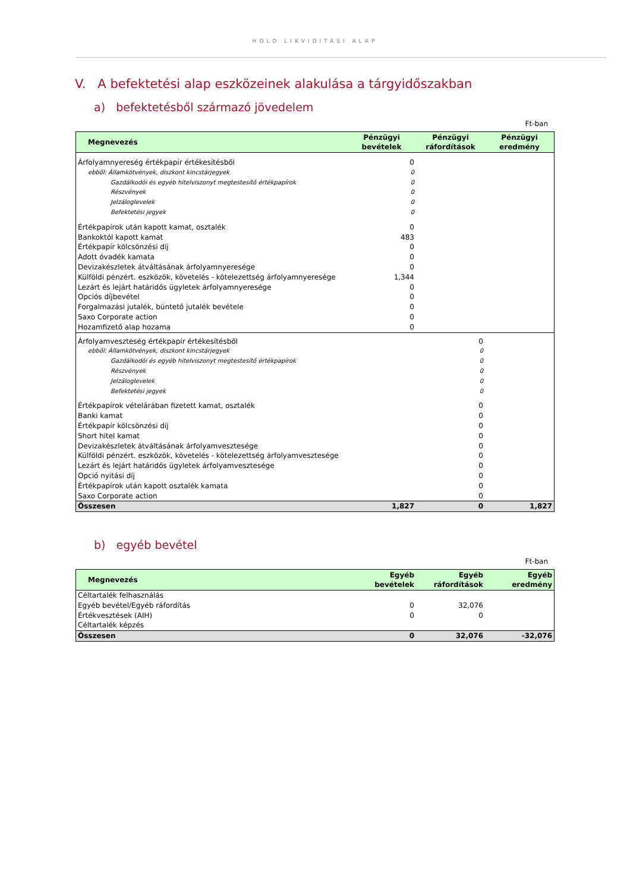HOLD LIKVIDITÁSI ALAP
V. A befektetési alap eszközeinek alakulása a tárgyidőszakban
a) befektetésből származó jövedelem
Ft-ban
| Megnevezés | Pénzügyi bevételek | Pénzügyi ráfordítások | Pénzügyi eredmény |
| --- | --- | --- | --- |
| Árfolyamnyereség értékpapír értékesítésből | 0 | | |
| ebből: Államkötvények, diszkont kincstárjegyek | 0 | | |
| Gazdálkodói és egyéb hitelviszonyt megtestesítő értékpapírok | 0 | | |
| Részvények | 0 | | |
| Jelzáloglevelek | 0 | | |
| Befektetési jegyek | 0 | | |
| Értékpapírok után kapott kamat, osztalék | 0 | | |
| Bankoktól kapott kamat | 483 | | |
| Értékpapír kölcsönzési díj | 0 | | |
| Adott óvadék kamata | 0 | | |
| Devizakészletek átváltásának árfolyamnyeresége | 0 | | |
| Külföldi pénzért. eszközök, követelés - kötelezettség árfolyamnyeresége | 1,344 | | |
| Lezárt és lejárt határidős ügyletek árfolyamnyeresége | 0 | | |
| Opciós díjbevétel | 0 | | |
| Forgalmazási jutalék, büntető jutalék bevétele | 0 | | |
| Saxo Corporate action | 0 | | |
| Hozamfizető alap hozama | 0 | | |
| Árfolyamveszteség értékpapír értékesítésből | | 0 | |
| ebből: Államkötvények, diszkont kincstárjegyek | | 0 | |
| Gazdálkodói és egyéb hitelviszonyt megtestesítő értékpapírok | | 0 | |
| Részvények | | 0 | |
| Jelzáloglevelek | | 0 | |
| Befektetési jegyek | | 0 | |
| Értékpapírok vételárában fizetett kamat, osztalék | | 0 | |
| Banki kamat | | 0 | |
| Értékpapír kölcsönzési díj | | 0 | |
| Short hitel kamat | | 0 | |
| Devizakészletek átváltásának árfolyamvesztesége | | 0 | |
| Külföldi pénzért. eszközök, követelés - kötelezettség árfolyamvesztesége | | 0 | |
| Lezárt és lejárt határidős ügyletek árfolyamvesztesége | | 0 | |
| Opció nyitási díj | | 0 | |
| Értékpapírok után kapott osztalék kamata | | 0 | |
| Saxo Corporate action | | 0 | |
| Összesen | 1,827 | 0 | 1,827 |
b) egyéb bevétel
Ft-ban
| Megnevezés | Egyéb bevételek | Egyéb ráfordítások | Egyéb eredmény |
| --- | --- | --- | --- |
| Céltartalék felhasználás | | | |
| Egyéb bevétel/Egyéb ráfordítás | 0 | 32,076 | |
| Értékvesztések (AIH) | 0 | 0 | |
| Céltartalék képzés | | | |
| Összesen | 0 | 32,076 | -32,076 |